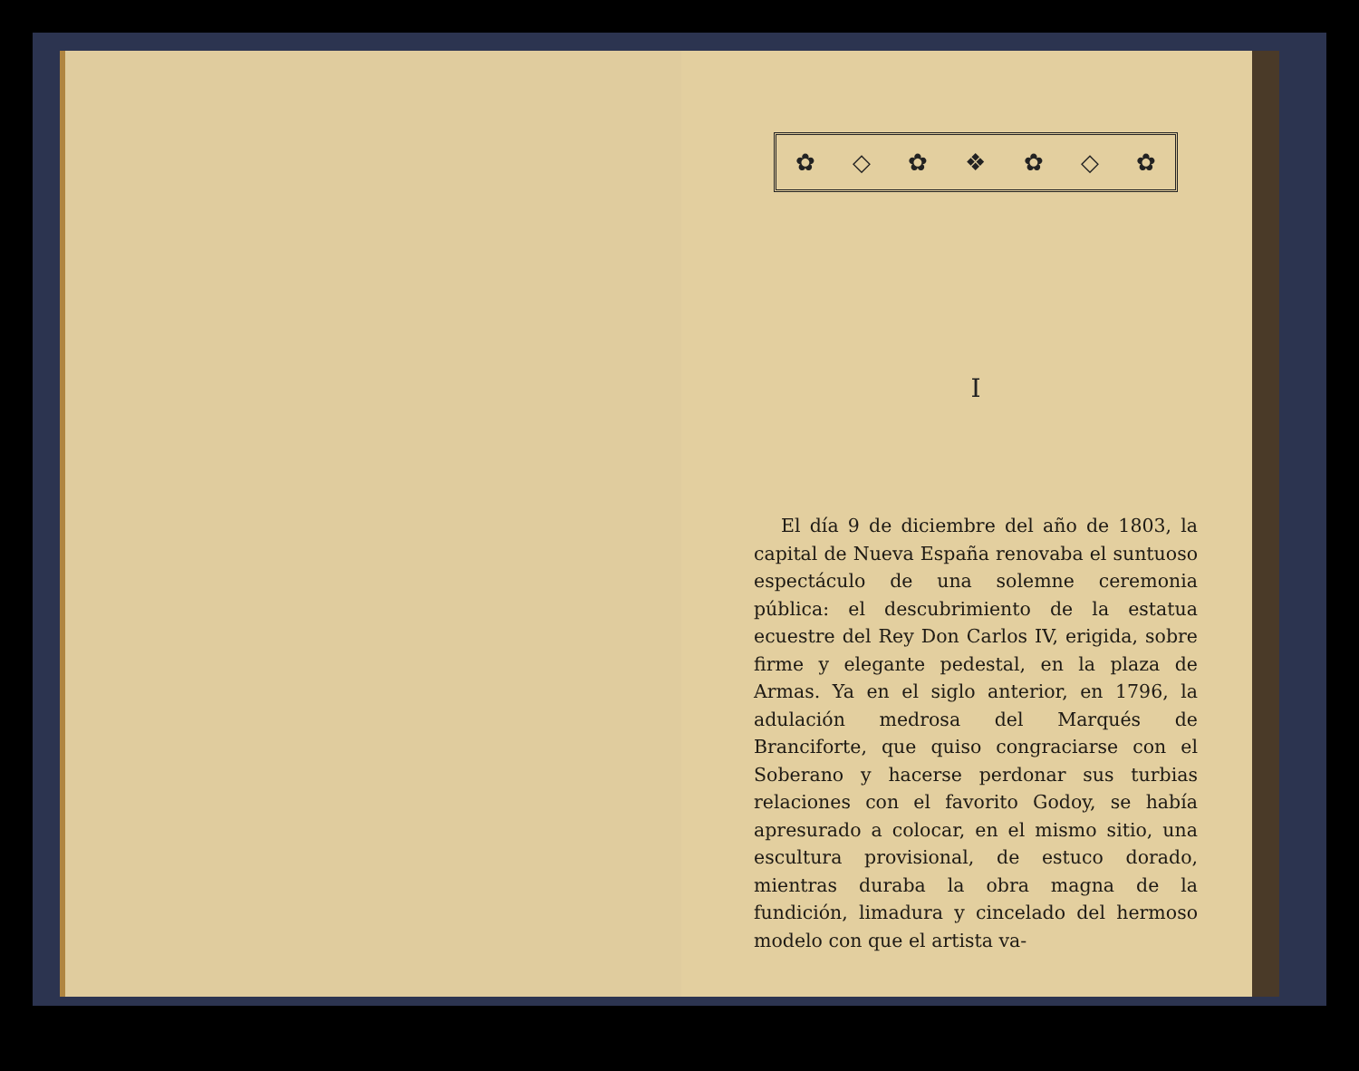✿ ◇ ✿ ❖ ✿ ◇ ✿
I
El día 9 de diciembre del año de 1803, la capital de Nueva España renovaba el suntuoso espectáculo de una solemne ceremonia pública: el descubrimiento de la estatua ecuestre del Rey Don Carlos IV, erigida, sobre firme y elegante pedestal, en la plaza de Armas. Ya en el siglo anterior, en 1796, la adulación medrosa del Marqués de Branciforte, que quiso congraciarse con el Soberano y hacerse perdonar sus turbias relaciones con el favorito Godoy, se había apresurado a colocar, en el mismo sitio, una escultura provisional, de estuco dorado, mientras duraba la obra magna de la fundición, limadura y cincelado del hermoso modelo con que el artista va-